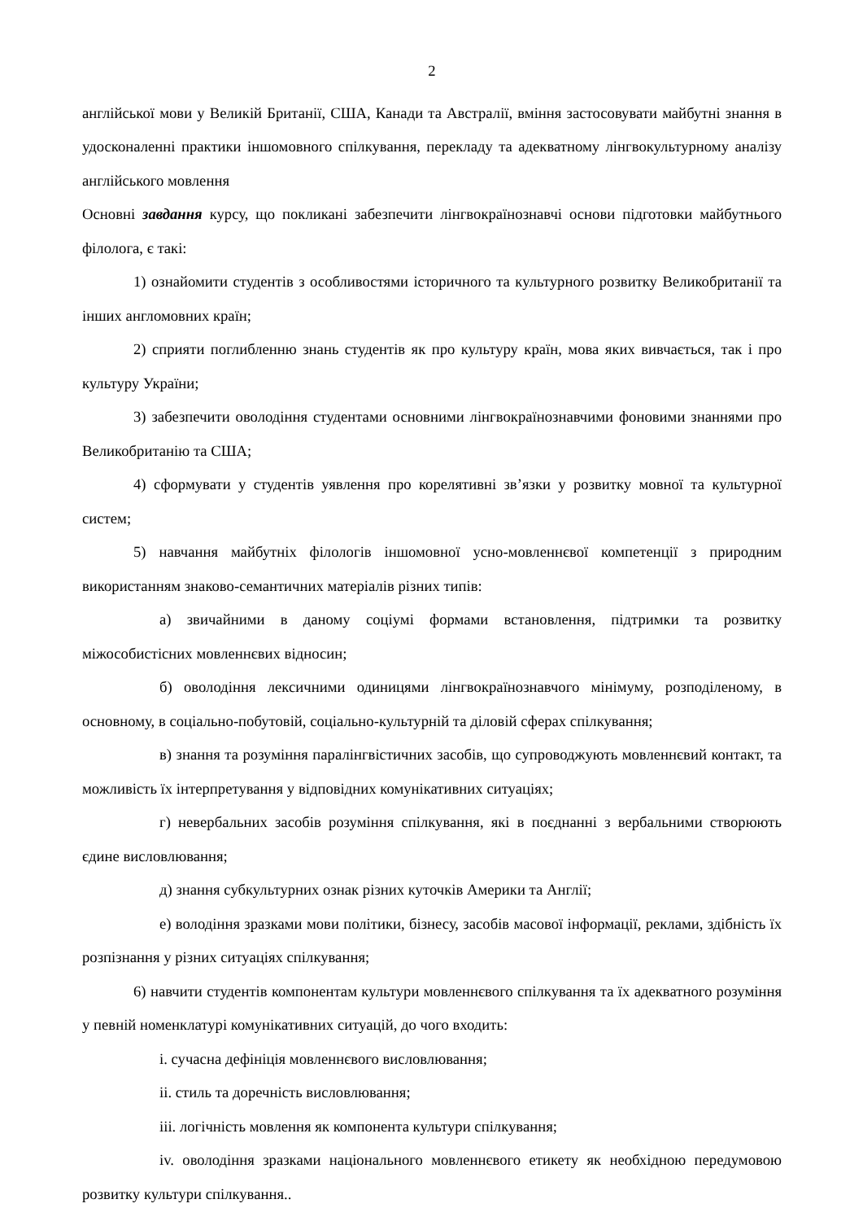2
англійської мови у Великій Британії, США, Канади та Австралії, вміння застосовувати майбутні знання в удосконаленні практики іншомовного спілкування, перекладу та адекватному лінгвокультурному аналізу англійського мовлення
Основні завдання курсу, що покликані забезпечити лінгвокраїнознавчі основи підготовки майбутнього філолога, є такі:
1) ознайомити студентів з особливостями історичного та культурного розвитку Великобританії та інших англомовних країн;
2) сприяти поглибленню знань студентів як про культуру країн, мова яких вивчається, так і про культуру України;
3) забезпечити оволодіння студентами основними лінгвокраїнознавчими фоновими знаннями про Великобританію та США;
4) сформувати у студентів уявлення про корелятивні зв’язки у розвитку мовної та культурної систем;
5) навчання майбутніх філологів іншомовної усно-мовленнєвої компетенції з природним використанням знаково-семантичних матеріалів різних типів:
а) звичайними в даному соціумі формами встановлення, підтримки та розвитку міжособистісних мовленнєвих відносин;
б) оволодіння лексичними одиницями лінгвокраїнознавчого мінімуму, розподіленому, в основному, в соціально-побутовій, соціально-культурній та діловій сферах спілкування;
в) знання та розуміння паралінгвістичних засобів, що супроводжують мовленнєвий контакт, та можливість їх інтерпретування у відповідних комунікативних ситуаціях;
г) невербальних засобів розуміння спілкування, які в поєднанні з вербальними створюють єдине висловлювання;
д) знання субкультурних ознак різних куточків Америки та Англії;
е) володіння зразками мови політики, бізнесу, засобів масової інформації, реклами, здібність їх розпізнання у різних ситуаціях спілкування;
6) навчити студентів компонентам культури мовленнєвого спілкування та їх адекватного розуміння у певній номенклатурі комунікативних ситуацій, до чого входить:
i. сучасна дефініція мовленнєвого висловлювання;
ii. стиль та доречність висловлювання;
iii. логічність мовлення як компонента культури спілкування;
iv. оволодіння зразками національного мовленнєвого етикету як необхідною передумовою розвитку культури спілкування..